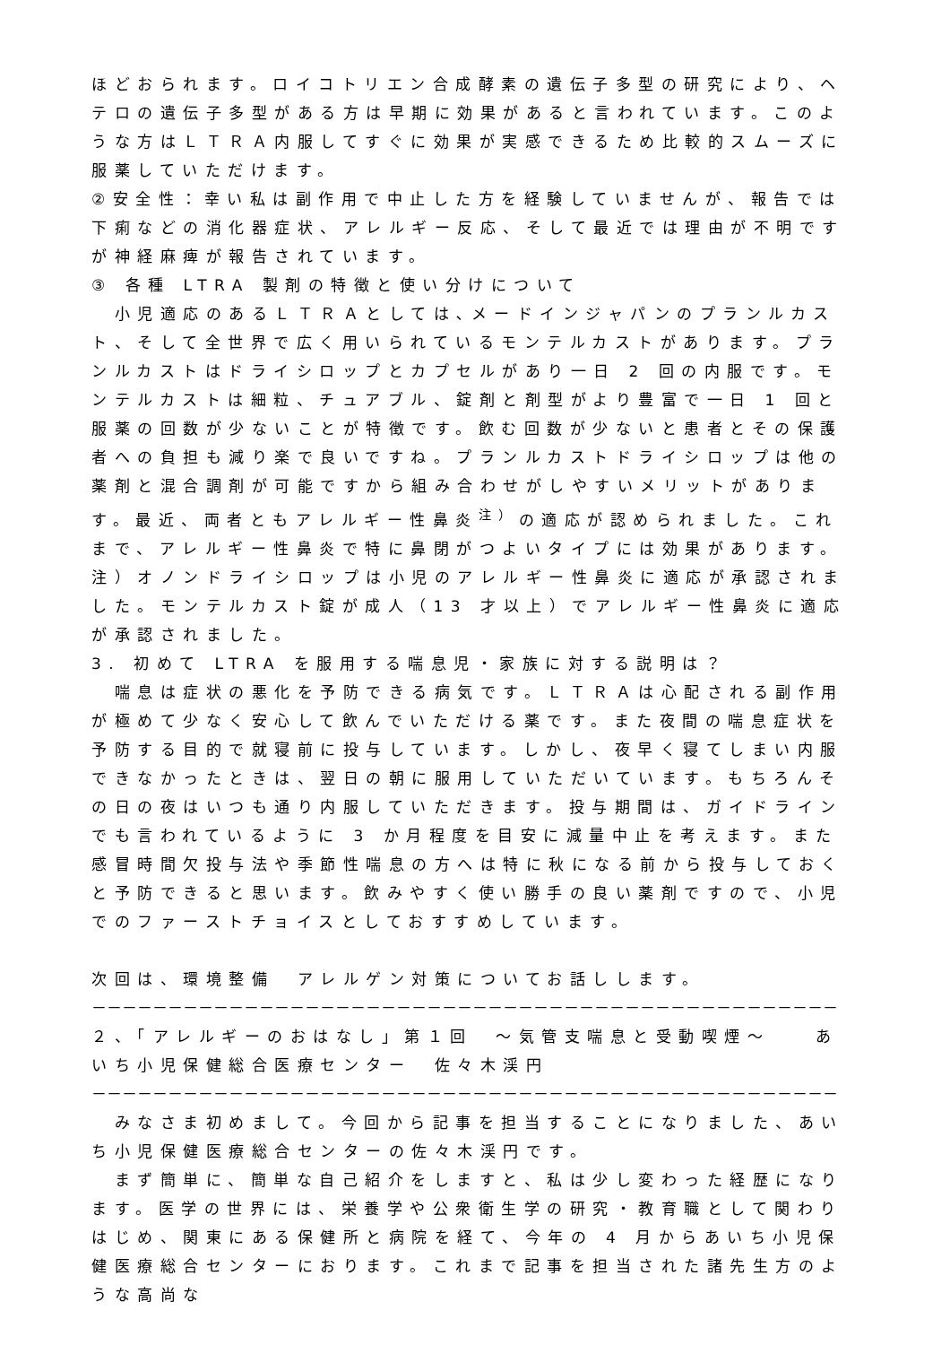ほどおられます。ロイコトリエン合成酵素の遺伝子多型の研究により、ヘテロの遺伝子多型がある方は早期に効果があると言われています。このような方はＬＴＲＡ内服してすぐに効果が実感できるため比較的スムーズに服薬していただけます。
②安全性：幸い私は副作用で中止した方を経験していませんが、報告では下痢などの消化器症状、アレルギー反応、そして最近では理由が不明ですが神経麻痺が報告されています。
③ 各種 LTRA 製剤の特徴と使い分けについて
　小児適応のあるＬＴＲＡとしては､メードインジャパンのプランルカスト、そして全世界で広く用いられているモンテルカストがあります。プランルカストはドライシロップとカプセルがあり一日 2 回の内服です。モンテルカストは細粒、チュアブル、錠剤と剤型がより豊富で一日 1 回と服薬の回数が少ないことが特徴です。飲む回数が少ないと患者とその保護者への負担も減り楽で良いですね。プランルカストドライシロップは他の薬剤と混合調剤が可能ですから組み合わせがしやすいメリットがあります。最近、両者ともアレルギー性鼻炎<sup>注）</sup>の適応が認められました。これまで、アレルギー性鼻炎で特に鼻閉がつよいタイプには効果があります。
注）オノンドライシロップは小児のアレルギー性鼻炎に適応が承認されました。モンテルカスト錠が成人（13 才以上）でアレルギー性鼻炎に適応が承認されました。
3. 初めて LTRA を服用する喘息児・家族に対する説明は？
　喘息は症状の悪化を予防できる病気です。ＬＴＲＡは心配される副作用が極めて少なく安心して飲んでいただける薬です。また夜間の喘息症状を予防する目的で就寝前に投与しています。しかし、夜早く寝てしまい内服できなかったときは、翌日の朝に服用していただいています。もちろんその日の夜はいつも通り内服していただきます。投与期間は、ガイドラインでも言われているように 3 か月程度を目安に減量中止を考えます。また感冒時間欠投与法や季節性喘息の方へは特に秋になる前から投与しておくと予防できると思います。飲みやすく使い勝手の良い薬剤ですので、小児でのファーストチョイスとしておすすめしています。
次回は、環境整備　アレルゲン対策についてお話しします。
－－－－－－－－－－－－－－－－－－－－－－－－－－－－－－－－－－－－－－－－－－－－－－－－－
２、「アレルギーのおはなし」第１回　～気管支喘息と受動喫煙～　　あいち小児保健総合医療センター　佐々木渓円
－－－－－－－－－－－－－－－－－－－－－－－－－－－－－－－－－－－－－－－－－－－－－－－－－
　みなさま初めまして。今回から記事を担当することになりました、あいち小児保健医療総合センターの佐々木渓円です。
　まず簡単に、簡単な自己紹介をしますと、私は少し変わった経歴になります。医学の世界には、栄養学や公衆衛生学の研究・教育職として関わりはじめ、関東にある保健所と病院を経て、今年の 4 月からあいち小児保健医療総合センターにおります。これまで記事を担当された諸先生方のような高尚な